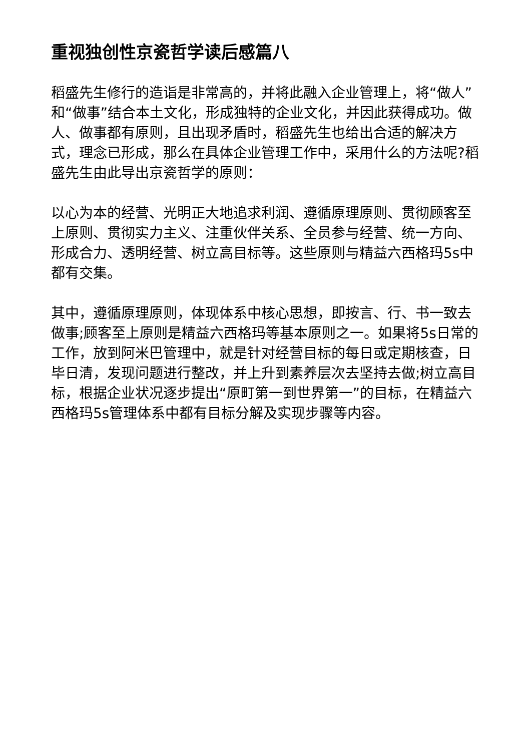重视独创性京瓷哲学读后感篇八
稻盛先生修行的造诣是非常高的，并将此融入企业管理上，将“做人”和“做事”结合本土文化，形成独特的企业文化，并因此获得成功。做人、做事都有原则，且出现矛盾时，稻盛先生也给出合适的解决方式，理念已形成，那么在具体企业管理工作中，采用什么的方法呢?稻盛先生由此导出京瓷哲学的原则：
以心为本的经营、光明正大地追求利润、遵循原理原则、贯彻顾客至上原则、贯彻实力主义、注重伙伴关系、全员参与经营、统一方向、形成合力、透明经营、树立高目标等。这些原则与精益六西格玛5s中都有交集。
其中，遵循原理原则，体现体系中核心思想，即按言、行、书一致去做事;顾客至上原则是精益六西格玛等基本原则之一。如果将5s日常的工作，放到阿米巴管理中，就是针对经营目标的每日或定期核查，日毕日清，发现问题进行整改，并上升到素养层次去坚持去做;树立高目标，根据企业状况逐步提出“原町第一到世界第一”的目标，在精益六西格玛5s管理体系中都有目标分解及实现步骤等内容。